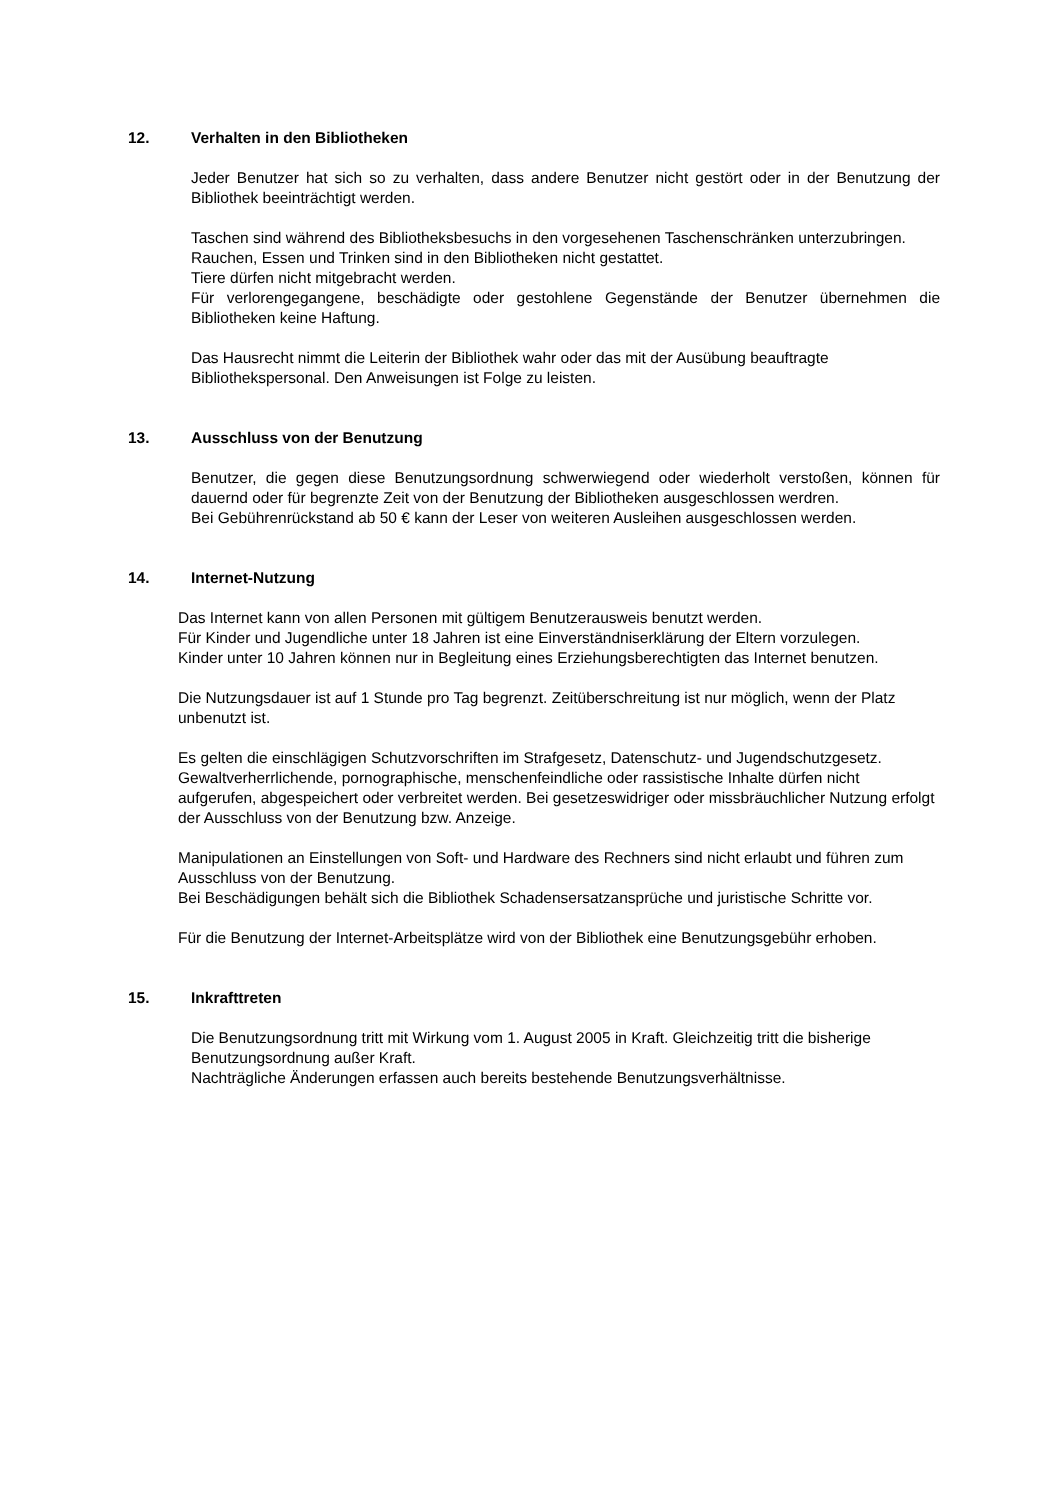12. Verhalten in den Bibliotheken
Jeder Benutzer hat sich so zu verhalten, dass andere Benutzer nicht gestört oder in der Benutzung der Bibliothek beeinträchtigt werden.
Taschen sind während des Bibliotheksbesuchs in den vorgesehenen Taschenschränken unterzubringen.
Rauchen, Essen und Trinken sind in den Bibliotheken nicht gestattet.
Tiere dürfen nicht mitgebracht werden.
Für verlorengegangene, beschädigte oder gestohlene Gegenstände der Benutzer übernehmen die Bibliotheken keine Haftung.
Das Hausrecht nimmt die Leiterin der Bibliothek wahr oder das mit der Ausübung beauftragte Bibliothekspersonal. Den Anweisungen ist Folge zu leisten.
13. Ausschluss von der Benutzung
Benutzer, die gegen diese Benutzungsordnung schwerwiegend oder wiederholt verstoßen, können für dauernd oder für begrenzte Zeit von der Benutzung der Bibliotheken ausgeschlossen werdren.
Bei Gebührenrückstand ab 50 € kann der Leser von weiteren Ausleihen ausgeschlossen werden.
14. Internet-Nutzung
Das Internet kann von allen Personen mit gültigem Benutzerausweis benutzt werden.
Für Kinder und Jugendliche unter 18 Jahren ist eine Einverständniserklärung der Eltern vorzulegen.
Kinder unter 10 Jahren können nur in Begleitung eines Erziehungsberechtigten das Internet benutzen.
Die Nutzungsdauer ist auf 1 Stunde pro Tag begrenzt. Zeitüberschreitung ist nur möglich, wenn der Platz unbenutzt ist.
Es gelten die einschlägigen Schutzvorschriften im Strafgesetz, Datenschutz- und Jugendschutzgesetz. Gewaltverherrlichende, pornographische, menschenfeindliche oder rassistische Inhalte dürfen nicht aufgerufen, abgespeichert oder verbreitet werden. Bei gesetzeswidriger oder missbräuchlicher Nutzung erfolgt der Ausschluss von der Benutzung bzw. Anzeige.
Manipulationen an Einstellungen von Soft- und Hardware des Rechners sind nicht erlaubt und führen zum Ausschluss von der Benutzung.
Bei Beschädigungen behält sich die Bibliothek Schadensersatzansprüche und juristische Schritte vor.
Für die Benutzung der Internet-Arbeitsplätze wird von der Bibliothek eine Benutzungsgebühr erhoben.
15. Inkrafttreten
Die Benutzungsordnung tritt mit Wirkung vom 1. August 2005 in Kraft. Gleichzeitig tritt die bisherige Benutzungsordnung außer Kraft.
Nachträgliche Änderungen erfassen auch bereits bestehende Benutzungsverhältnisse.